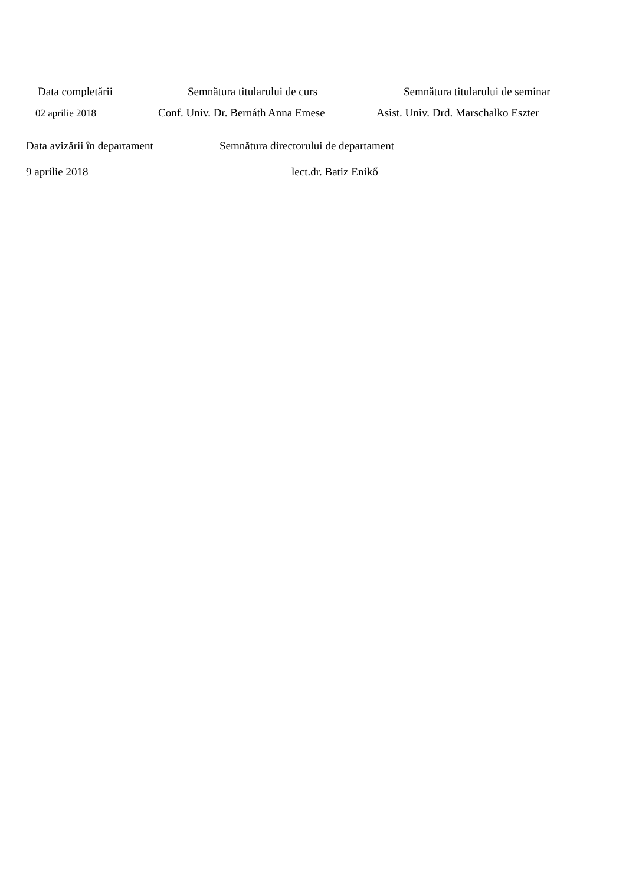Data completării Semnătura titularului de curs Semnătura titularului de seminar
02 aprilie 2018 Conf. Univ. Dr. Bernáth Anna Emese Asist. Univ. Drd. Marschalko Eszter
Data avizării în departament Semnătura directorului de departament
9 aprilie 2018 lect.dr. Batiz Enikő